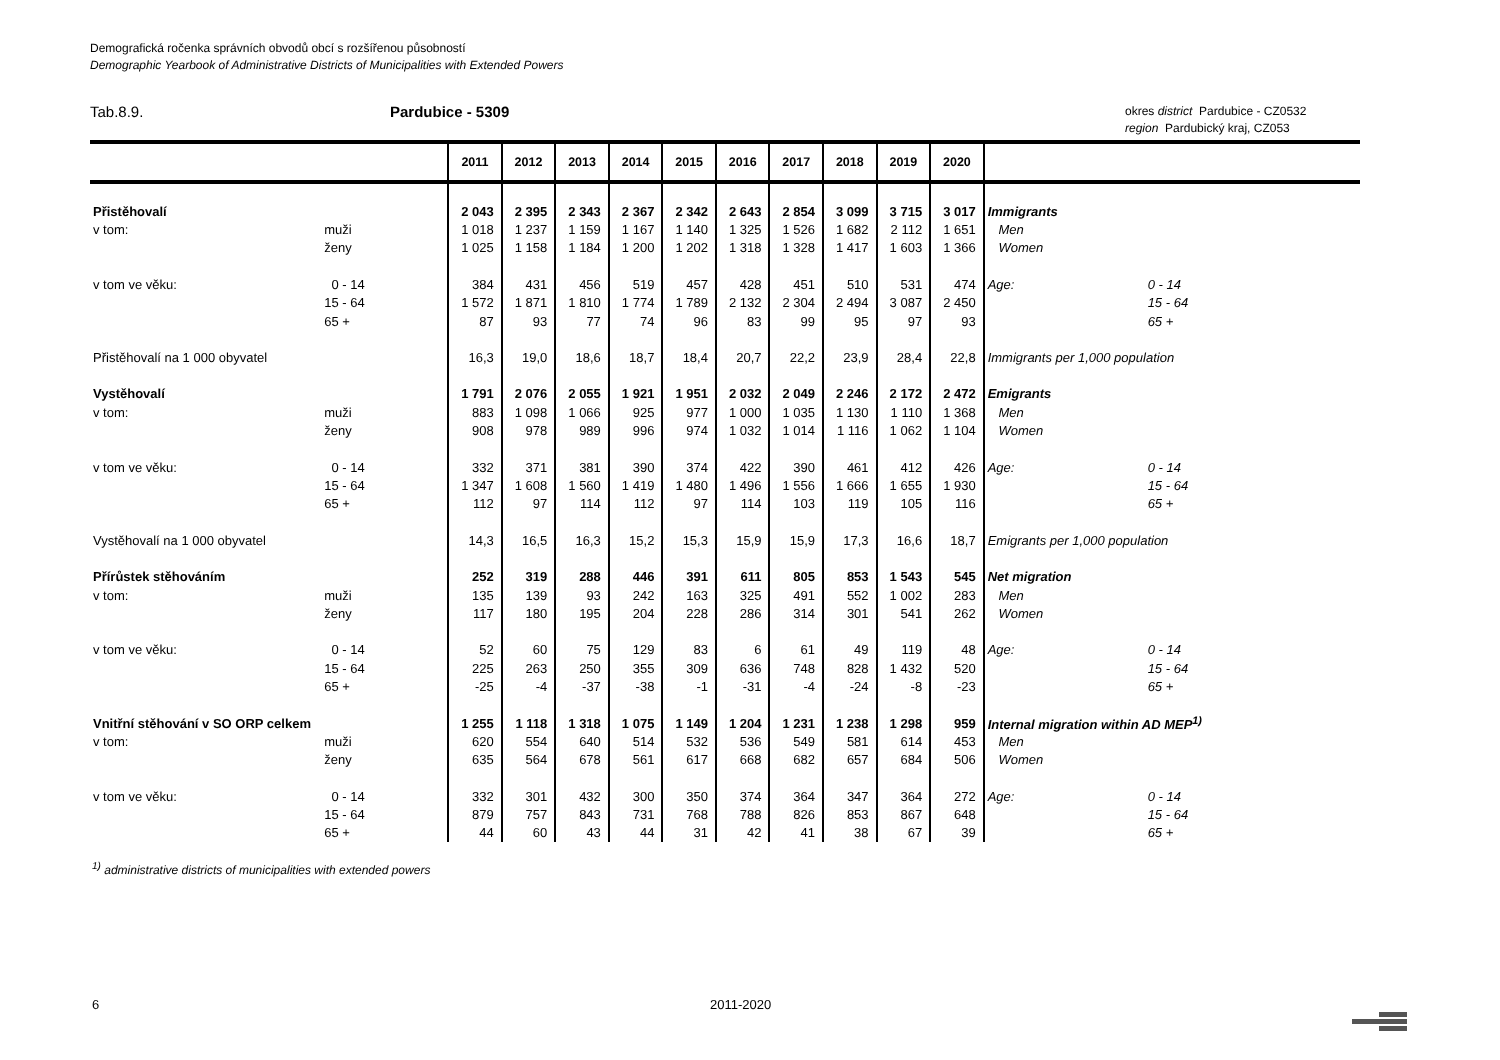Demografická ročenka správních obvodů obcí s rozšířenou působností
Demographic Yearbook of Administrative Districts of Municipalities with Extended Powers
Tab.8.9. Pardubice - 5309
okres district Pardubice - CZ0532
region Pardubický kraj, CZ053
| | | 2011 | 2012 | 2013 | 2014 | 2015 | 2016 | 2017 | 2018 | 2019 | 2020 | | |
| --- | --- | --- | --- | --- | --- | --- | --- | --- | --- | --- | --- | --- | --- |
| Přistěhovalí | | 2 043 | 2 395 | 2 343 | 2 367 | 2 342 | 2 643 | 2 854 | 3 099 | 3 715 | 3 017 | Immigrants | |
| v tom: | muži | 1 018 | 1 237 | 1 159 | 1 167 | 1 140 | 1 325 | 1 526 | 1 682 | 2 112 | 1 651 | Men | |
| | ženy | 1 025 | 1 158 | 1 184 | 1 200 | 1 202 | 1 318 | 1 328 | 1 417 | 1 603 | 1 366 | Women | |
| v tom ve věku: | 0 - 14 | 384 | 431 | 456 | 519 | 457 | 428 | 451 | 510 | 531 | 474 | Age: | 0 - 14 |
| | 15 - 64 | 1 572 | 1 871 | 1 810 | 1 774 | 1 789 | 2 132 | 2 304 | 2 494 | 3 087 | 2 450 | | 15 - 64 |
| | 65 + | 87 | 93 | 77 | 74 | 96 | 83 | 99 | 95 | 97 | 93 | | 65 + |
| Přistěhovalí na 1 000 obyvatel | | 16,3 | 19,0 | 18,6 | 18,7 | 18,4 | 20,7 | 22,2 | 23,9 | 28,4 | 22,8 | Immigrants per 1,000 population | |
| Vystěhovalí | | 1 791 | 2 076 | 2 055 | 1 921 | 1 951 | 2 032 | 2 049 | 2 246 | 2 172 | 2 472 | Emigrants | |
| v tom: | muži | 883 | 1 098 | 1 066 | 925 | 977 | 1 000 | 1 035 | 1 130 | 1 110 | 1 368 | Men | |
| | ženy | 908 | 978 | 989 | 996 | 974 | 1 032 | 1 014 | 1 116 | 1 062 | 1 104 | Women | |
| v tom ve věku: | 0 - 14 | 332 | 371 | 381 | 390 | 374 | 422 | 390 | 461 | 412 | 426 | Age: | 0 - 14 |
| | 15 - 64 | 1 347 | 1 608 | 1 560 | 1 419 | 1 480 | 1 496 | 1 556 | 1 666 | 1 655 | 1 930 | | 15 - 64 |
| | 65 + | 112 | 97 | 114 | 112 | 97 | 114 | 103 | 119 | 105 | 116 | | 65 + |
| Vystěhovalí na 1 000 obyvatel | | 14,3 | 16,5 | 16,3 | 15,2 | 15,3 | 15,9 | 15,9 | 17,3 | 16,6 | 18,7 | Emigrants per 1,000 population | |
| Přírůstek stěhováním | | 252 | 319 | 288 | 446 | 391 | 611 | 805 | 853 | 1 543 | 545 | Net migration | |
| v tom: | muži | 135 | 139 | 93 | 242 | 163 | 325 | 491 | 552 | 1 002 | 283 | Men | |
| | ženy | 117 | 180 | 195 | 204 | 228 | 286 | 314 | 301 | 541 | 262 | Women | |
| v tom ve věku: | 0 - 14 | 52 | 60 | 75 | 129 | 83 | 6 | 61 | 49 | 119 | 48 | Age: | 0 - 14 |
| | 15 - 64 | 225 | 263 | 250 | 355 | 309 | 636 | 748 | 828 | 1 432 | 520 | | 15 - 64 |
| | 65 + | -25 | -4 | -37 | -38 | -1 | -31 | -4 | -24 | -8 | -23 | | 65 + |
| Vnitřní stěhování v SO ORP celkem | | 1 255 | 1 118 | 1 318 | 1 075 | 1 149 | 1 204 | 1 231 | 1 238 | 1 298 | 959 | Internal migration within AD MEP<sup>1)</sup> | |
| v tom: | muži | 620 | 554 | 640 | 514 | 532 | 536 | 549 | 581 | 614 | 453 | Men | |
| | ženy | 635 | 564 | 678 | 561 | 617 | 668 | 682 | 657 | 684 | 506 | Women | |
| v tom ve věku: | 0 - 14 | 332 | 301 | 432 | 300 | 350 | 374 | 364 | 347 | 364 | 272 | Age: | 0 - 14 |
| | 15 - 64 | 879 | 757 | 843 | 731 | 768 | 788 | 826 | 853 | 867 | 648 | | 15 - 64 |
| | 65 + | 44 | 60 | 43 | 44 | 31 | 42 | 41 | 38 | 67 | 39 | | 65 + |
<sup>1)</sup> administrative districts of municipalities with extended powers
6 2011-2020